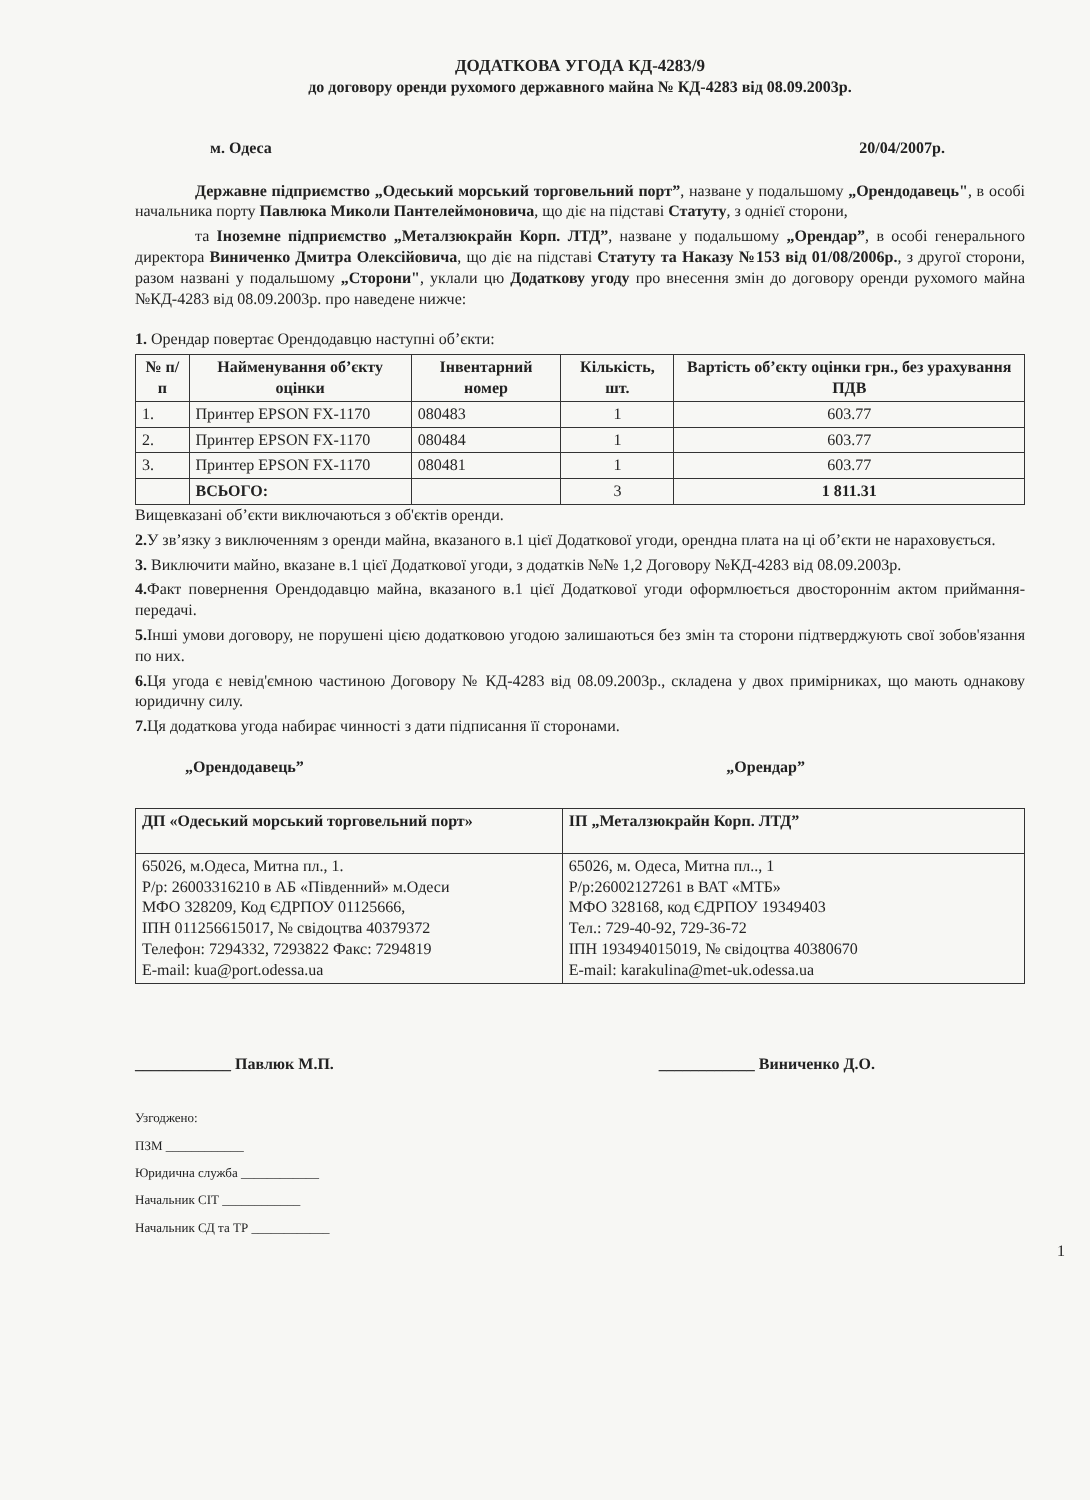ДОДАТКОВА УГОДА КД-4283/9
до договору оренди рухомого державного майна № КД-4283 від 08.09.2003р.
м. Одеса 20/04/2007р.
Державне підприємство „Одеський морський торговельний порт”, назване у подальшому „Орендодавець", в особі начальника порту Павлюка Миколи Пантелеймоновича, що діє на підставі Статуту, з однієї сторони,
та Іноземне підприємство „Металзюкрайн Корп. ЛТД”, назване у подальшому „Орендар”, в особі генерального директора Виниченко Дмитра Олексійовича, що діє на підставі Статуту та Наказу №153 від 01/08/2006р., з другої сторони, разом названі у подальшому „Сторони", уклали цю Додаткову угоду про внесення змін до договору оренди рухомого майна №КД-4283 від 08.09.2003р. про наведене нижче:
1. Орендар повертає Орендодавцю наступні об’єкти:
| № п/п | Найменування об’єкту оцінки | Інвентарний номер | Кількість, шт. | Вартість об’єкту оцінки грн., без урахування ПДВ |
| --- | --- | --- | --- | --- |
| 1. | Принтер EPSON FX-1170 | 080483 | 1 | 603.77 |
| 2. | Принтер EPSON FX-1170 | 080484 | 1 | 603.77 |
| 3. | Принтер EPSON FX-1170 | 080481 | 1 | 603.77 |
| | ВСЬОГО: | | 3 | 1 811.31 |
Вищевказані об’єкти виключаються з об'єктів оренди.
2. У зв’язку з виключенням з оренди майна, вказаного в.1 цієї Додаткової угоди, орендна плата на ці об’єкти не нараховується.
3. Виключити майно, вказане в.1 цієї Додаткової угоди, з додатків №№ 1,2 Договору №КД-4283 від 08.09.2003р.
4. Факт повернення Орендодавцю майна, вказаного в.1 цієї Додаткової угоди оформлюється двостороннім актом приймання-передачі.
5. Інші умови договору, не порушені цією додатковою угодою залишаються без змін та сторони підтверджують свої зобов'язання по них.
6. Ця угода є невід'ємною частиною Договору № КД-4283 від 08.09.2003р., складена у двох примірниках, що мають однакову юридичну силу.
7. Ця додаткова угода набирає чинності з дати підписання її сторонами.
„Орендодавець” „Орендар”
| ДП «Одеський морський торговельний порт» | ІП „Металзюкрайн Корп. ЛТД” |
| 65026, м.Одеса, Митна пл., 1. Р/р: 26003316210 в АБ «Південний» м.Одеси МФО 328209, Код ЄДРПОУ 01125666, ІПН 011256615017, № свідоцтва 40379372 Телефон: 7294332, 7293822 Факс: 7294819 E-mail: kua@port.odessa.ua | 65026, м. Одеса, Митна пл.., 1 Р/р:26002127261 в ВАТ «МТБ» МФО 328168, код ЄДРПОУ 19349403 Тел.: 729-40-92, 729-36-72 ІПН 193494015019, № свідоцтва 40380670 E-mail: karakulina@met-uk.odessa.ua |
____________ Павлюк М.П. ____________ Виниченко Д.О.
Узгоджено:
ПЗМ ____________
Юридична служба ____________
Начальник СІТ ____________
Начальник СД та ТР ____________
1